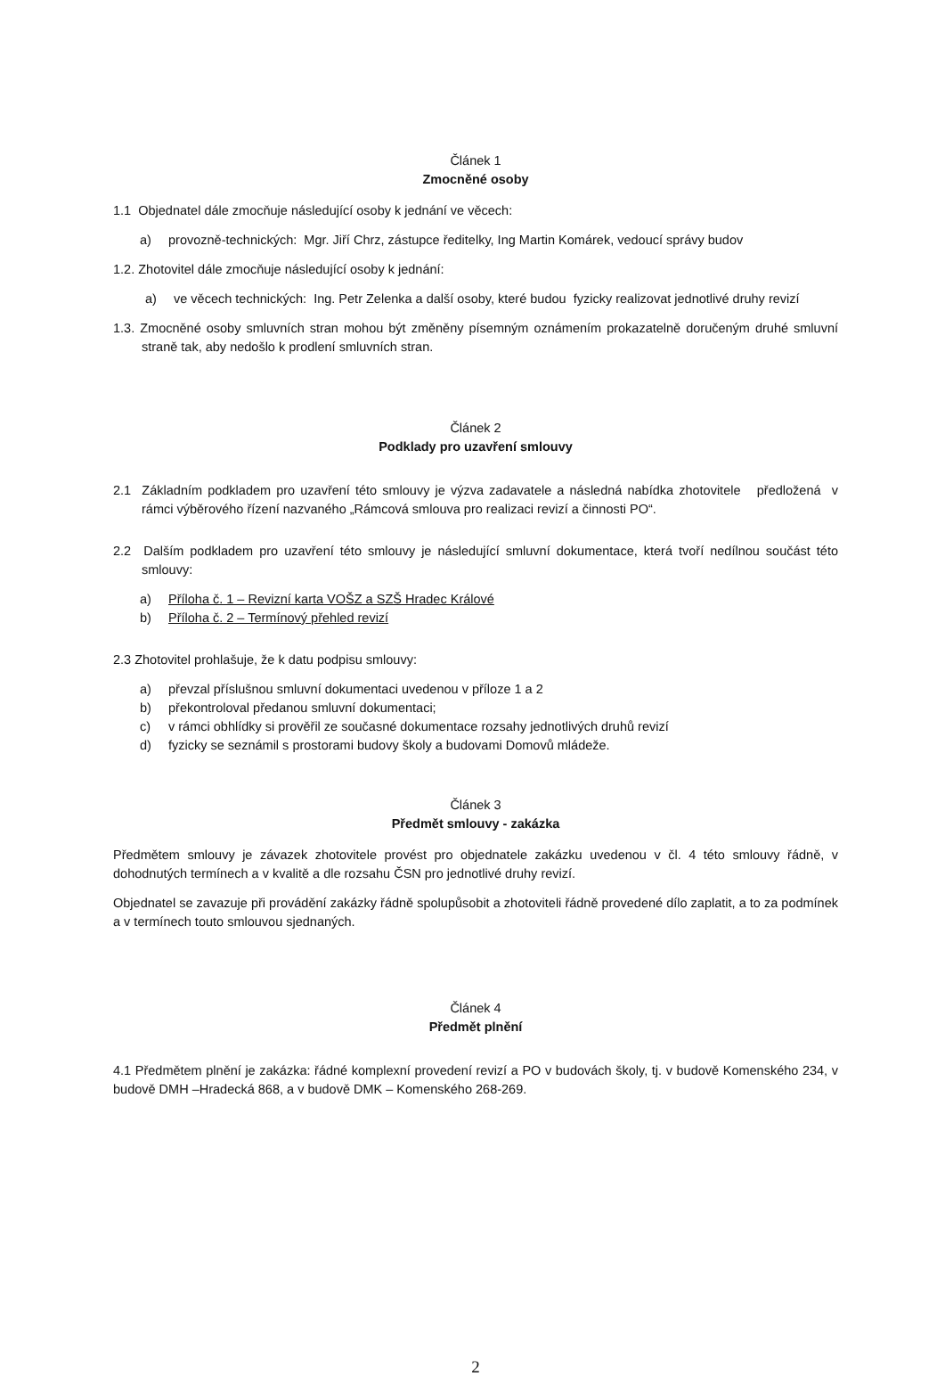Článek 1
Zmocněné osoby
1.1 Objednatel dále zmocňuje následující osoby k jednání ve věcech:
a) provozně-technických: Mgr. Jiří Chrz, zástupce ředitelky, Ing Martin Komárek, vedoucí správy budov
1.2. Zhotovitel dále zmocňuje následující osoby k jednání:
a) ve věcech technických: Ing. Petr Zelenka a další osoby, které budou fyzicky realizovat jednotlivé druhy revizí
1.3. Zmocněné osoby smluvních stran mohou být změněny písemným oznámením prokazatelně doručeným druhé smluvní straně tak, aby nedošlo k prodlení smluvních stran.
Článek 2
Podklady pro uzavření smlouvy
2.1 Základním podkladem pro uzavření této smlouvy je výzva zadavatele a následná nabídka zhotovitele předložená v rámci výběrového řízení nazvaného „Rámcová smlouva pro realizaci revizí a činnosti PO“.
2.2 Dalším podkladem pro uzavření této smlouvy je následující smluvní dokumentace, která tvoří nedílnou součást této smlouvy:
a) Příloha č. 1 – Revizní karta VOŠZ a SZŠ Hradec Králové
b) Příloha č. 2 – Termínový přehled revizí
2.3 Zhotovitel prohlašuje, že k datu podpisu smlouvy:
a) převzal příslušnou smluvní dokumentaci uvedenou v příloze 1 a 2
b) překontroloval předanou smluvní dokumentaci;
c) v rámci obhlídky si prověřil ze současné dokumentace rozsahy jednotlivých druhů revizí
d) fyzicky se seznámil s prostorami budovy školy a budovami Domovů mládeže.
Článek 3
Předmět smlouvy - zakázka
Předmětem smlouvy je závazek zhotovitele provést pro objednatele zakázku uvedenou v čl. 4 této smlouvy řádně, v dohodnutých termínech a v kvalitě a dle rozsahu ČSN pro jednotlivé druhy revizí.
Objednatel se zavazuje při provádění zakázky řádně spolupůsobit a zhotoviteli řádně provedené dílo zaplatit, a to za podmínek a v termínech touto smlouvou sjednaných.
Článek 4
Předmět plnění
4.1 Předmětem plnění je zakázka: řádné komplexní provedení revizí a PO v budovách školy, tj. v budově Komenského 234, v budově DMH –Hradecká 868, a v budově DMK – Komenského 268-269.
2